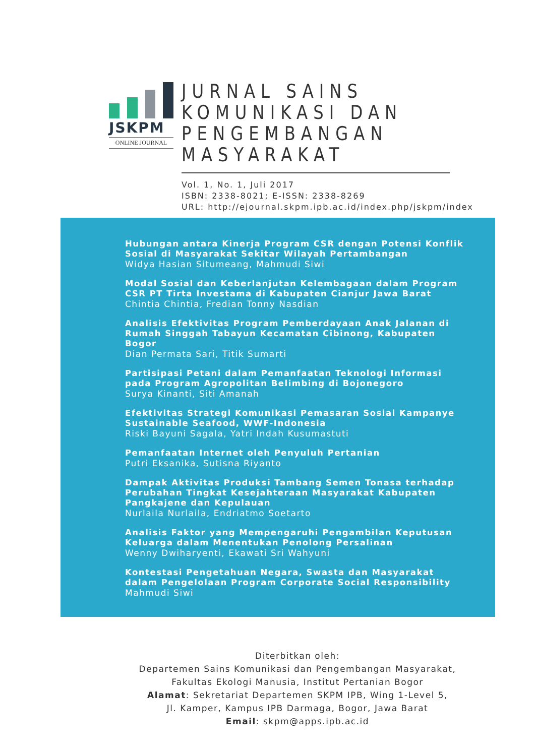JSKPM
ONLINE JOURNAL
JURNAL SAINS KOMUNIKASI DAN PENGEMBANGAN MASYARAKAT
Vol. 1, No. 1, Juli 2017
ISBN: 2338-8021; E-ISSN: 2338-8269
URL: http://ejournal.skpm.ipb.ac.id/index.php/jskpm/index
Hubungan antara Kinerja Program CSR dengan Potensi Konflik Sosial di Masyarakat Sekitar Wilayah Pertambangan
Widya Hasian Situmeang, Mahmudi Siwi
Modal Sosial dan Keberlanjutan Kelembagaan dalam Program CSR PT Tirta Investama di Kabupaten Cianjur Jawa Barat
Chintia Chintia, Fredian Tonny Nasdian
Analisis Efektivitas Program Pemberdayaan Anak Jalanan di Rumah Singgah Tabayun Kecamatan Cibinong, Kabupaten Bogor
Dian Permata Sari, Titik Sumarti
Partisipasi Petani dalam Pemanfaatan Teknologi Informasi pada Program Agropolitan Belimbing di Bojonegoro
Surya Kinanti, Siti Amanah
Efektivitas Strategi Komunikasi Pemasaran Sosial Kampanye Sustainable Seafood, WWF-Indonesia
Riski Bayuni Sagala, Yatri Indah Kusumastuti
Pemanfaatan Internet oleh Penyuluh Pertanian
Putri Eksanika, Sutisna Riyanto
Dampak Aktivitas Produksi Tambang Semen Tonasa terhadap Perubahan Tingkat Kesejahteraan Masyarakat Kabupaten Pangkajene dan Kepulauan
Nurlaila Nurlaila, Endriatmo Soetarto
Analisis Faktor yang Mempengaruhi Pengambilan Keputusan Keluarga dalam Menentukan Penolong Persalinan
Wenny Dwiharyenti, Ekawati Sri Wahyuni
Kontestasi Pengetahuan Negara, Swasta dan Masyarakat dalam Pengelolaan Program Corporate Social Responsibility
Mahmudi Siwi
Diterbitkan oleh:
Departemen Sains Komunikasi dan Pengembangan Masyarakat,
Fakultas Ekologi Manusia, Institut Pertanian Bogor
Alamat: Sekretariat Departemen SKPM IPB, Wing 1-Level 5,
Jl. Kamper, Kampus IPB Darmaga, Bogor, Jawa Barat
Email: skpm@apps.ipb.ac.id